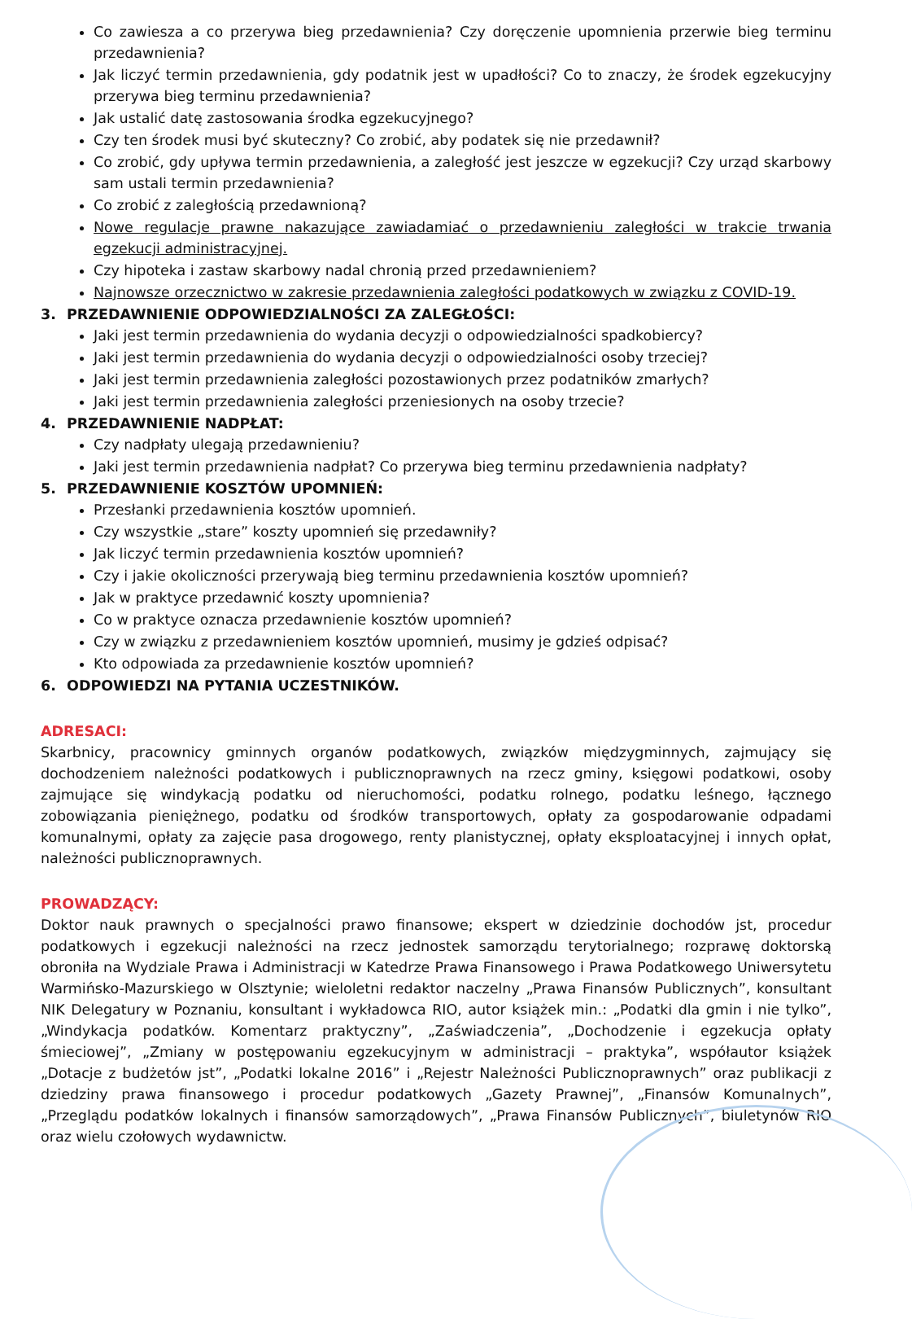Co zawiesza a co przerywa bieg przedawnienia? Czy doręczenie upomnienia przerwie bieg terminu przedawnienia?
Jak liczyć termin przedawnienia, gdy podatnik jest w upadłości? Co to znaczy, że środek egzekucyjny przerywa bieg terminu przedawnienia?
Jak ustalić datę zastosowania środka egzekucyjnego?
Czy ten środek musi być skuteczny? Co zrobić, aby podatek się nie przedawnił?
Co zrobić, gdy upływa termin przedawnienia, a zaległość jest jeszcze w egzekucji? Czy urząd skarbowy sam ustali termin przedawnienia?
Co zrobić z zaległością przedawnioną?
Nowe regulacje prawne nakazujące zawiadamiać o przedawnieniu zaległości w trakcie trwania egzekucji administracyjnej.
Czy hipoteka i zastaw skarbowy nadal chronią przed przedawnieniem?
Najnowsze orzecznictwo w zakresie przedawnienia zaległości podatkowych w związku z COVID-19.
3. PRZEDAWNIENIE ODPOWIEDZIALNOŚCI ZA ZALEGŁOŚCI:
Jaki jest termin przedawnienia do wydania decyzji o odpowiedzialności spadkobiercy?
Jaki jest termin przedawnienia do wydania decyzji o odpowiedzialności osoby trzeciej?
Jaki jest termin przedawnienia zaległości pozostawionych przez podatników zmarłych?
Jaki jest termin przedawnienia zaległości przeniesionych na osoby trzecie?
4. PRZEDAWNIENIE NADPŁAT:
Czy nadpłaty ulegają przedawnieniu?
Jaki jest termin przedawnienia nadpłat? Co przerywa bieg terminu przedawnienia nadpłaty?
5. PRZEDAWNIENIE KOSZTÓW UPOMNIEŃ:
Przesłanki przedawnienia kosztów upomnień.
Czy wszystkie „stare” koszty upomnień się przedawniły?
Jak liczyć termin przedawnienia kosztów upomnień?
Czy i jakie okoliczności przerywają bieg terminu przedawnienia kosztów upomnień?
Jak w praktyce przedawnić koszty upomnienia?
Co w praktyce oznacza przedawnienie kosztów upomnień?
Czy w związku z przedawnieniem kosztów upomnień, musimy je gdzieś odpisać?
Kto odpowiada za przedawnienie kosztów upomnień?
6. ODPOWIEDZI NA PYTANIA UCZESTNIKÓW.
ADRESACI:
Skarbnicy, pracownicy gminnych organów podatkowych, związków międzygminnych, zajmujący się dochodzeniem należności podatkowych i publicznoprawnych na rzecz gminy, księgowi podatkowi, osoby zajmujące się windykacją podatku od nieruchomości, podatku rolnego, podatku leśnego, łącznego zobowiązania pieniężnego, podatku od środków transportowych, opłaty za gospodarowanie odpadami komunalnymi, opłaty za zajęcie pasa drogowego, renty planistycznej, opłaty eksploatacyjnej i innych opłat, należności publicznoprawnych.
PROWADZĄCY:
Doktor nauk prawnych o specjalności prawo finansowe; ekspert w dziedzinie dochodów jst, procedur podatkowych i egzekucji należności na rzecz jednostek samorządu terytorialnego; rozprawę doktorską obroniła na Wydziale Prawa i Administracji w Katedrze Prawa Finansowego i Prawa Podatkowego Uniwersytetu Warmińsko-Mazurskiego w Olsztynie; wieloletni redaktor naczelny „Prawa Finansów Publicznych”, konsultant NIK Delegatury w Poznaniu, konsultant i wykładowca RIO, autor książek min.: „Podatki dla gmin i nie tylko”, „Windykacja podatków. Komentarz praktyczny”, „Zaświadczenia”, „Dochodzenie i egzekucja opłaty śmieciowej”, „Zmiany w postępowaniu egzekucyjnym w administracji – praktyka”, współautor książek „Dotacje z budżetów jst”, „Podatki lokalne 2016” i „Rejestr Należności Publicznoprawnych” oraz publikacji z dziedziny prawa finansowego i procedur podatkowych „Gazety Prawnej”, „Finansów Komunalnych”, „Przeglądu podatków lokalnych i finansów samorządowych”, „Prawa Finansów Publicznych”, biuletynów RIO oraz wielu czołowych wydawnictw.